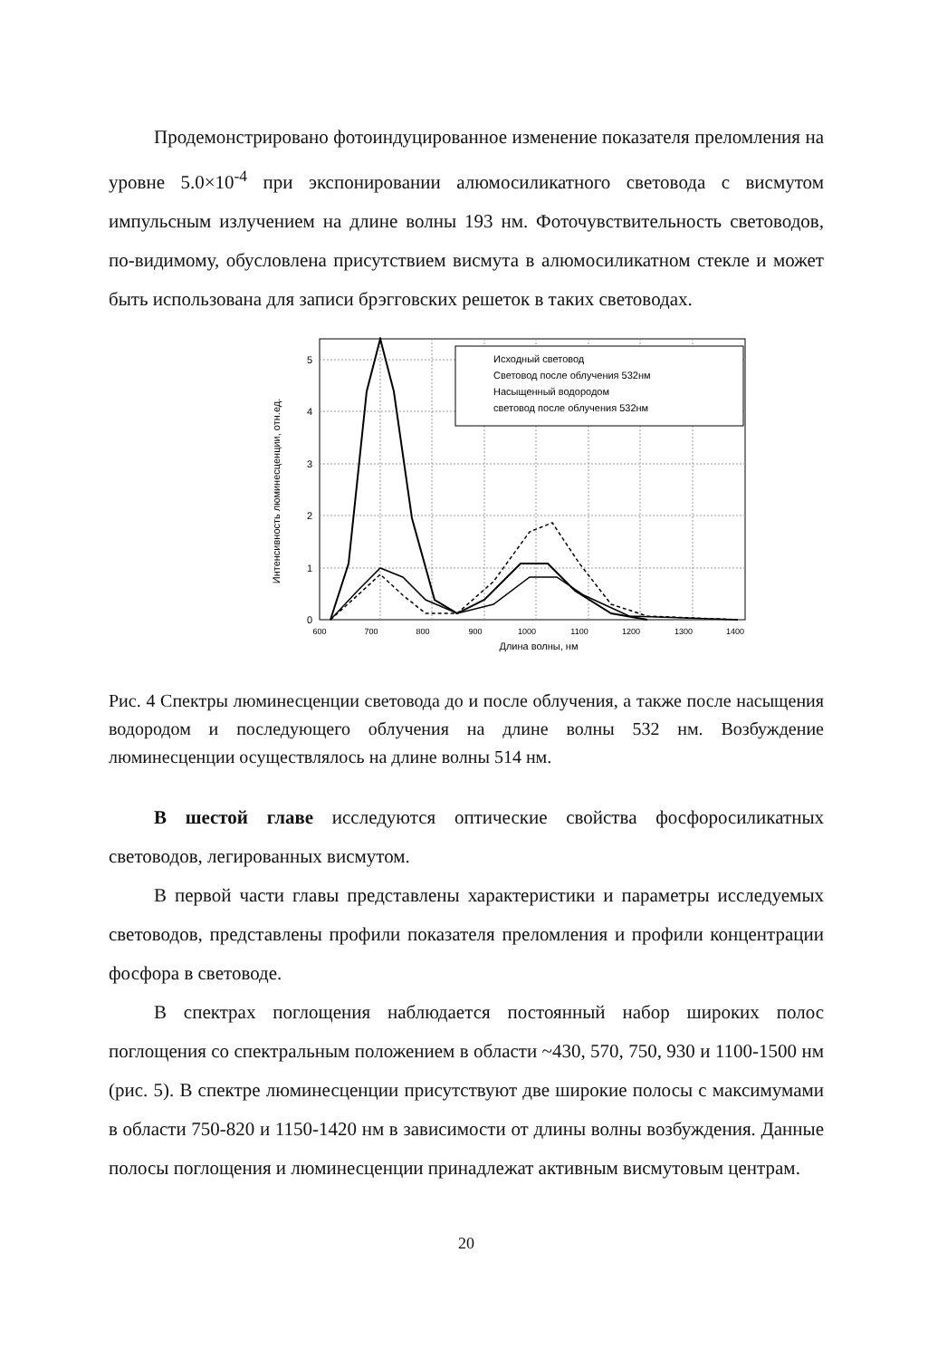Продемонстрировано фотоиндуцированное изменение показателя преломления на уровне 5.0×10<sup>-4</sup> при экспонировании алюмосиликатного световода с висмутом импульсным излучением на длине волны 193 нм. Фоточувствительность световодов, по-видимому, обусловлена присутствием висмута в алюмосиликатном стекле и может быть использована для записи брэгговских решеток в таких световодах.
Интенсивность люминесценции, отн.ед.
0
1
2
3
4
5
600
700
800
900
1000
1100
1200
1300
1400
Длина волны, нм
Исходный световод
Световод после облучения 532нм
Насыщенный водородом
световод после облучения 532нм
Рис. 4 Спектры люминесценции световода до и после облучения, а также после насыщения водородом и последующего облучения на длине волны 532 нм. Возбуждение люминесценции осуществлялось на длине волны 514 нм.
В шестой главе исследуются оптические свойства фосфоросиликатных световодов, легированных висмутом.
В первой части главы представлены характеристики и параметры исследуемых световодов, представлены профили показателя преломления и профили концентрации фосфора в световоде.
В спектрах поглощения наблюдается постоянный набор широких полос поглощения со спектральным положением в области ~430, 570, 750, 930 и 1100-1500 нм (рис. 5). В спектре люминесценции присутствуют две широкие полосы с максимумами в области 750-820 и 1150-1420 нм в зависимости от длины волны возбуждения. Данные полосы поглощения и люминесценции принадлежат активным висмутовым центрам.
20